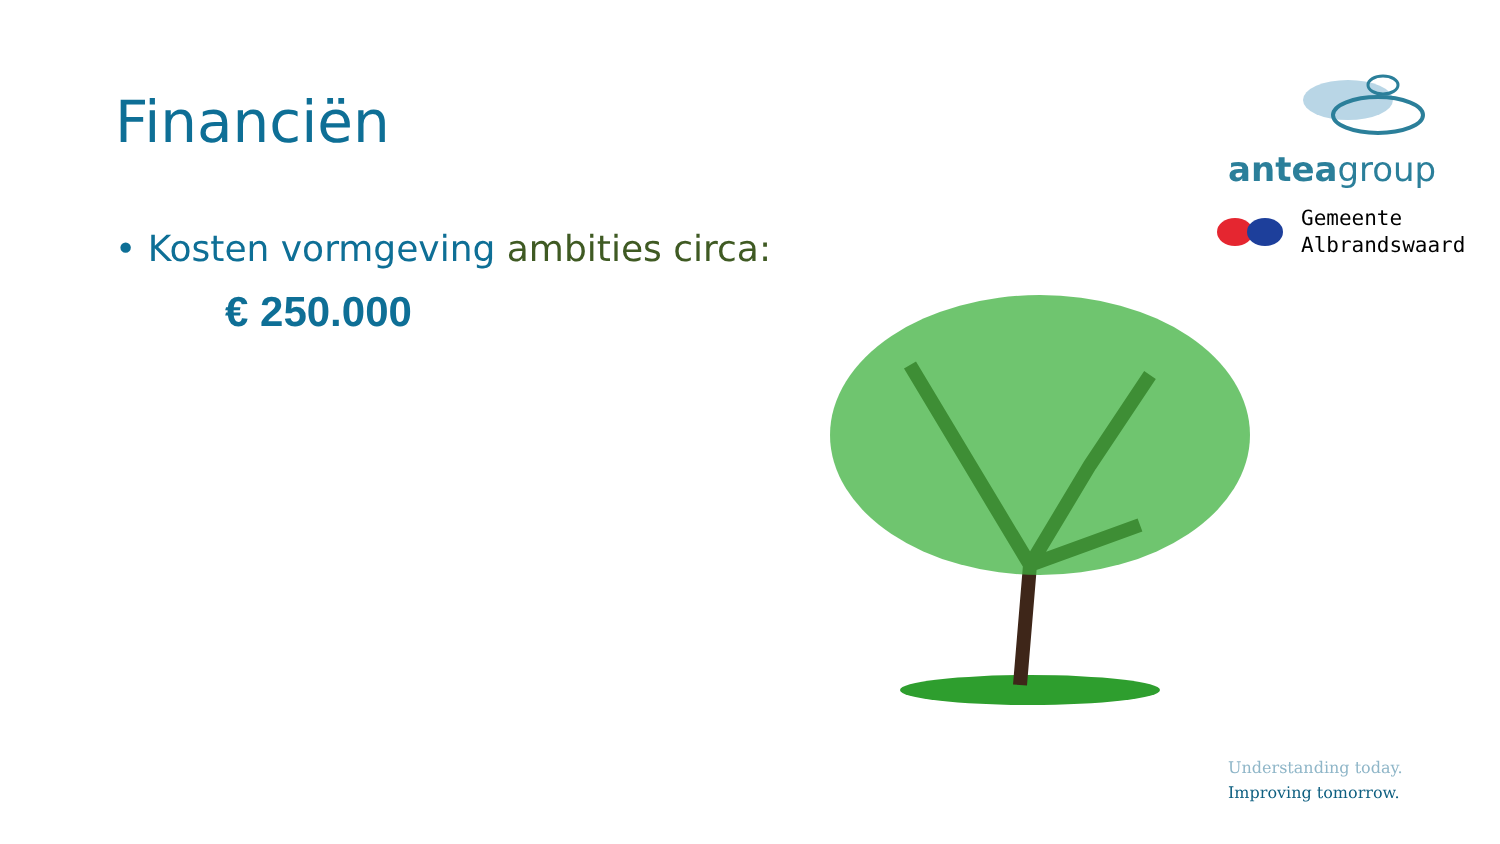Financiën
• Kosten vormgeving ambities circa:
€ 250.000
anteagroup
Gemeente
Albrandswaard
Understanding today.
Improving tomorrow.